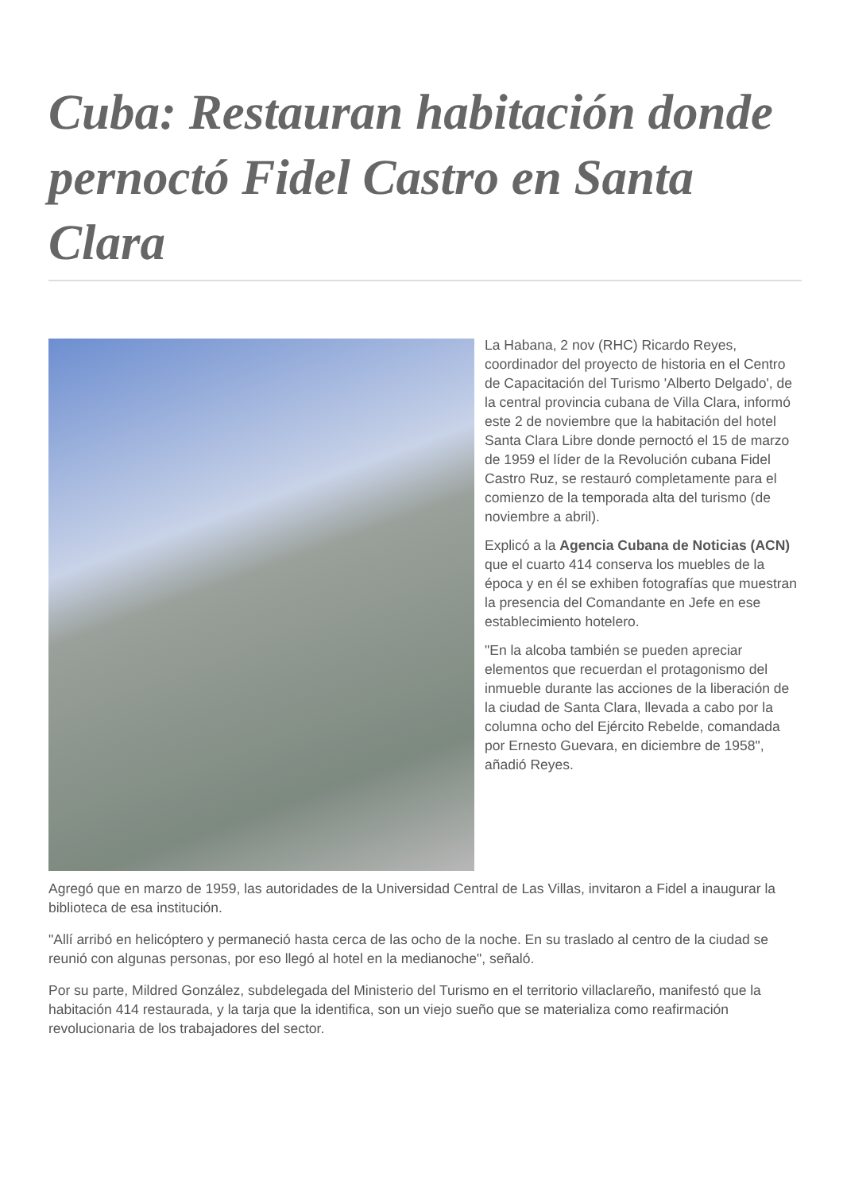Cuba: Restauran habitación donde pernoctó Fidel Castro en Santa Clara
La Habana, 2 nov (RHC) Ricardo Reyes, coordinador del proyecto de historia en el Centro de Capacitación del Turismo 'Alberto Delgado', de la central provincia cubana de Villa Clara, informó este 2 de noviembre que la habitación del hotel Santa Clara Libre donde pernoctó el 15 de marzo de 1959 el líder de la Revolución cubana Fidel Castro Ruz, se restauró completamente para el comienzo de la temporada alta del turismo (de noviembre a abril).
Explicó a la Agencia Cubana de Noticias (ACN) que el cuarto 414 conserva los muebles de la época y en él se exhiben fotografías que muestran la presencia del Comandante en Jefe en ese establecimiento hotelero.
"En la alcoba también se pueden apreciar elementos que recuerdan el protagonismo del inmueble durante las acciones de la liberación de la ciudad de Santa Clara, llevada a cabo por la columna ocho del Ejército Rebelde, comandada por Ernesto Guevara, en diciembre de 1958", añadió Reyes.
Agregó que en marzo de 1959, las autoridades de la Universidad Central de Las Villas, invitaron a Fidel a inaugurar la biblioteca de esa institución.
"Allí arribó en helicóptero y permaneció hasta cerca de las ocho de la noche. En su traslado al centro de la ciudad se reunió con algunas personas, por eso llegó al hotel en la medianoche", señaló.
Por su parte, Mildred González, subdelegada del Ministerio del Turismo en el territorio villaclareño, manifestó que la habitación 414 restaurada, y la tarja que la identifica, son un viejo sueño que se materializa como reafirmación revolucionaria de los trabajadores del sector.